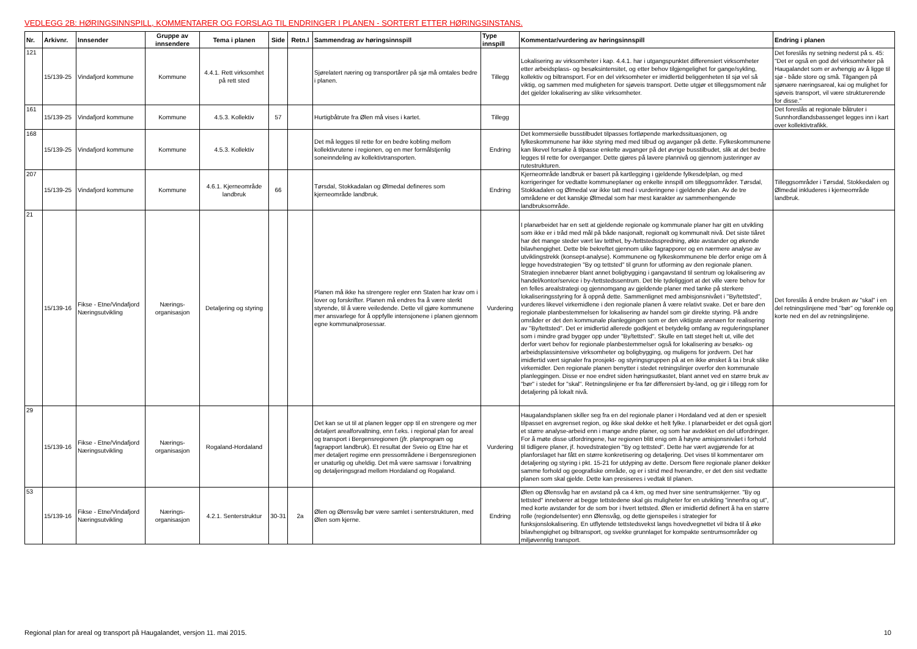VEDLEGG 2B: HØRINGSINNSPILL, KOMMENTARER OG FORSLAG TIL ENDRINGER I PLANEN - SORTERT ETTER HØRINGSINSTANS.
| Nr. | Arkivnr. | Innsender | Gruppe av innsendere | Tema i planen | Side | Retn.l | Sammendrag av høringsinnspill | Type innspill | Kommentar/vurdering av høringsinnspill | Endring i planen |
| --- | --- | --- | --- | --- | --- | --- | --- | --- | --- | --- |
| 121 | 15/139-25 | Vindafjord kommune | Kommune | 4.4.1. Rett virksomhet på rett sted | | | Sjørelatert næring og transportårer på sjø må omtales bedre i planen. | Tillegg | Lokalisering av virksomheter i kap. 4.4.1. har i utgangspunktet differensiert virksomheter etter arbeidsplass- og besøksintensitet, og etter behov tilgjengelighet for gange/sykling, kollektiv og biltransport. For en del virksomheter er imidlertid beliggenheten til sjø vel så viktig, og sammen med muligheten for sjøveis transport. Dette utgjør et tilleggsmoment når det gjelder lokalisering av slike virksomheter. | Det foreslås ny setning nederst på s. 45: "Det er også en god del virksomheter på Haugalandet som er avhengig av å ligge til sjø - både store og små. Tilgangen på sjønære næringsareal, kai og mulighet for sjøveis transport, vil være strukturerende for disse." |
| 161 | 15/139-25 | Vindafjord kommune | Kommune | 4.5.3. Kollektiv | 57 | | Hurtigbåtrute fra Ølen må vises i kartet. | Tillegg | | Det foreslås at regionale båtruter i Sunnhordlandsbassenget legges inn i kart over kollektivtrafikk. |
| 168 | 15/139-25 | Vindafjord kommune | Kommune | 4.5.3. Kollektiv | | | Det må legges til rette for en bedre kobling mellom kollektivrutene i regionen, og en mer formålstjenlig soneinndeling av kollektivtransporten. | Endring | Det kommersielle busstilbudet tilpasses fortløpende markedssituasjonen, og fylkeskommunene har ikke styring med med tilbud og avganger på dette. Fylkeskommunene kan likevel forsøke å tilpasse enkelte avganger på det øvrige busstilbudet, slik at det bedre legges til rette for overganger. Dette gjøres på lavere plannivå og gjennom justeringer av rutestrukturen. | |
| 207 | 15/139-25 | Vindafjord kommune | Kommune | 4.6.1. Kjerneområde landbruk | 66 | | Tørsdal, Stokkadalan og Ølmedal defineres som kjerneområde landbruk. | Endring | Kjerneområde landbruk er basert på kartlegging i gjeldende fylkesdelplan, og med korrigeringer for vedtatte kommuneplaner og enkelte innspill om tilleggsområder. Tørsdal, Stokkadalen og Ølmedal var ikke tatt med i vurderingene i gjeldende plan. Av de tre områdene er det kanskje Ølmedal som har mest karakter av sammenhengende landbruksområde. | Tilleggsområder i Tørsdal, Stokkedalen og Ølmedal inkluderes i kjerneområde landbruk. |
| 21 | 15/139-16 | Fikse - Etne/Vindafjord Næringsutvikling | Nærings-organisasjon | Detaljering og styring | | | Planen må ikke ha strengere regler enn Staten har krav om i lover og forskrifter. Planen må endres fra å være sterkt styrende, til å være veiledende. Dette vil gjøre kommunene mer ansvarlege for å oppfylle intensjonene i planen gjennom egne kommunalprosessar. | Vurdering | I planarbeidet har en sett at gjeldende regionale og kommunale planer har gitt en utvikling som ikke er i tråd med mål på både nasjonalt, regionalt og kommunalt nivå. Det siste tiåret har det mange steder vært lav tetthet, by-/tettstedsspredning, økte avstander og økende bilavhengighet. Dette ble bekreftet gjennom ulike fagrapporer og en nærmere analyse av utviklingstrekk (konsept-analyse). Kommunene og fylkeskommunene ble derfor enige om å legge hovedstrategien "By og tettsted" til grunn for utforming av den regionale planen. Strategien innebærer blant annet boligbygging i gangavstand til sentrum og lokalisering av handel/kontor/service i by-/tettstedssentrum. Det ble tydeliggjort at det ville være behov for en felles arealstrategi og gjennomgang av gjeldende planer med tanke på sterkere lokaliseringsstyring for å oppnå dette. Sammenlignet med ambisjonsnivået i "By/tettsted", vurderes likevel virkemidlene i den regionale planen å være relativt svake. Det er bare den regionale planbestemmelsen for lokalisering av handel som gir direkte styring. På andre områder er det den kommunale planleggingen som er den viktigste arenaen for realisering av "By/tettsted". Det er imidlertid allerede godkjent et betydelig omfang av reguleringsplaner som i mindre grad bygger opp under "By/tettsted". Skulle en tatt steget helt ut, ville det derfor vært behov for regionale planbestemmelser også for lokalisering av besøks- og arbeidsplassintensive virksomheter og boligbygging, og muligens for jordvern. Det har imidlertid vært signaler fra prosjekt- og styringsgruppen på at en ikke ønsket å ta i bruk slike virkemidler. Den regionale planen benytter i stedet retningslinjer overfor den kommunale planleggingen. Disse er noe endret siden høringsutkastet, blant annet ved en større bruk av "bør" i stedet for "skal". Retningslinjene er fra før differensiert by-land, og gir i tillegg rom for detaljering på lokalt nivå. | Det foreslås å endre bruken av "skal" i en del retningslinjene med "bør" og forenkle og korte ned en del av retningslinjene. |
| 29 | 15/139-16 | Fikse - Etne/Vindafjord Næringsutvikling | Nærings-organisasjon | Rogaland-Hordaland | | | Det kan se ut til at planen legger opp til en strengere og mer detaljert arealforvaltning, enn f.eks. i regional plan for areal og transport i Bergensregionen (jfr. planprogram og fagrapport landbruk). Et resultat der Sveio og Etne har et mer detaljert regime enn pressområdene i Bergensregionen er unaturlig og uheldig. Det må være samsvar i forvaltning og detaljeringsgrad mellom Hordaland og Rogaland. | Vurdering | Haugalandsplanen skiller seg fra en del regionale planer i Hordaland ved at den er spesielt tilpasset en avgrenset region, og ikke skal dekke et helt fylke. I planarbeidet er det også gjort et større analyse-arbeid enn i mange andre planer, og som har avdekket en del utfordringer. For å møte disse utfordringene, har regionen blitt enig om å høyne amisjonsnivået i forhold til tidligere planer, jf. hovedstrategien "By og tettsted". Dette har vært avgjørende for at planforslaget har fått en større konkretisering og detaljering. Det vises til kommentarer om detaljering og styring i pkt. 15-21 for utdyping av dette. Dersom flere regionale planer dekker samme forhold og geografiske område, og er i strid med hverandre, er det den sist vedtatte planen som skal gjelde. Dette kan presiseres i vedtak til planen. | |
| 53 | 15/139-16 | Fikse - Etne/Vindafjord Næringsutvikling | Nærings-organisasjon | 4.2.1. Senterstruktur | 30-31 | 2a | Ølen og Ølensvåg bør være samlet i senterstrukturen, med Ølen som kjerne. | Endring | Ølen og Ølensvåg har en avstand på ca 4 km, og med hver sine sentrumskjerner. "By og tettsted" innebærer at begge tettstedene skal gis muligheter for en utvikling "innenfra og ut", med korte avstander for de som bor i hvert tettsted. Ølen er imidlertid definert å ha en større rolle (regiondelsenter) enn Ølensvåg, og dette gjenspeiles i strategier for funksjonslokalisering. En utflytende tettstedsvekst langs hovedvegnettet vil bidra til å øke bilavhengighet og biltransport, og svekke grunnlaget for kompakte sentrumsområder og miljøvennlig transport. | |
Regional plan for areal og transport på Haugalandet, versjon 11. mai 2015. 10